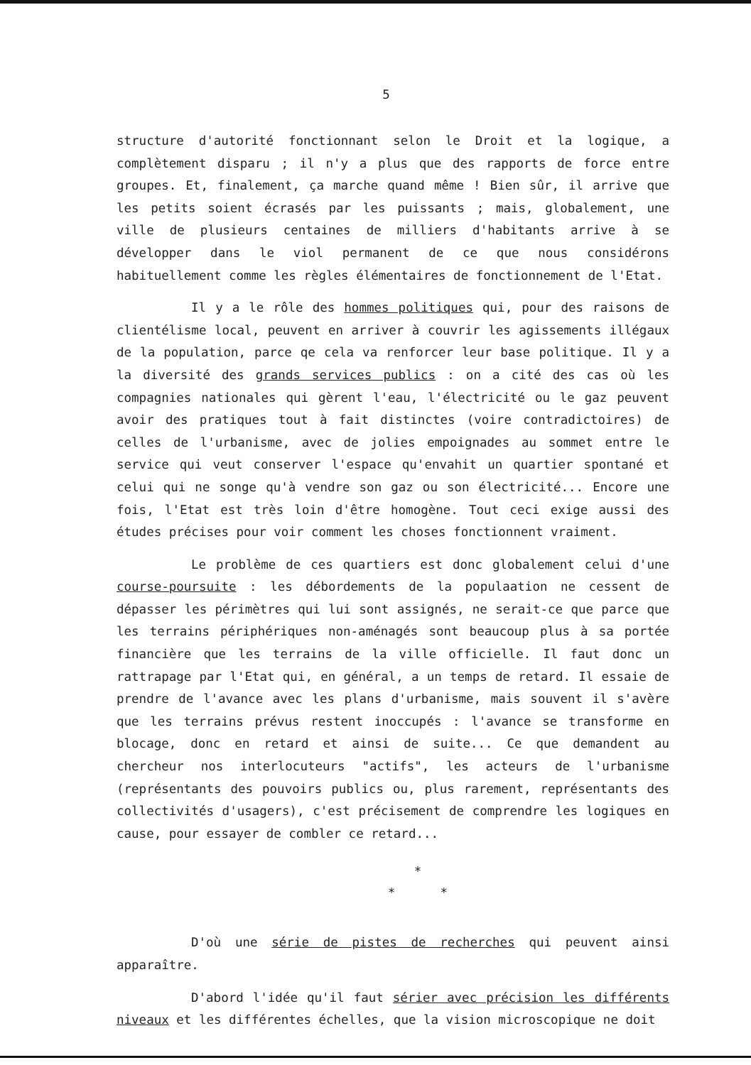5
structure d'autorité fonctionnant selon le Droit et la logique, a complètement disparu ; il n'y a plus que des rapports de force entre groupes. Et, finalement, ça marche quand même ! Bien sûr, il arrive que les petits soient écrasés par les puissants ; mais, globalement, une ville de plusieurs centaines de milliers d'habitants arrive à se développer dans le viol permanent de ce que nous considérons habituellement comme les règles élémentaires de fonctionnement de l'Etat.
Il y a le rôle des hommes politiques qui, pour des raisons de clientélisme local, peuvent en arriver à couvrir les agissements illégaux de la population, parce qe cela va renforcer leur base politique. Il y a la diversité des grands services publics : on a cité des cas où les compagnies nationales qui gèrent l'eau, l'électricité ou le gaz peuvent avoir des pratiques tout à fait distinctes (voire contradictoires) de celles de l'urbanisme, avec de jolies empoignades au sommet entre le service qui veut conserver l'espace qu'envahit un quartier spontané et celui qui ne songe qu'à vendre son gaz ou son électricité... Encore une fois, l'Etat est très loin d'être homogène. Tout ceci exige aussi des études précises pour voir comment les choses fonctionnent vraiment.
Le problème de ces quartiers est donc globalement celui d'une course-poursuite : les débordements de la populaation ne cessent de dépasser les périmètres qui lui sont assignés, ne serait-ce que parce que les terrains périphériques non-aménagés sont beaucoup plus à sa portée financière que les terrains de la ville officielle. Il faut donc un rattrapage par l'Etat qui, en général, a un temps de retard. Il essaie de prendre de l'avance avec les plans d'urbanisme, mais souvent il s'avère que les terrains prévus restent inoccupés : l'avance se transforme en blocage, donc en retard et ainsi de suite... Ce que demandent au chercheur nos interlocuteurs "actifs", les acteurs de l'urbanisme (représentants des pouvoirs publics ou, plus rarement, représentants des collectivités d'usagers), c'est précisement de comprendre les logiques en cause, pour essayer de combler ce retard...
*
* *
D'où une série de pistes de recherches qui peuvent ainsi apparaître.
D'abord l'idée qu'il faut sérier avec précision les différents niveaux et les différentes échelles, que la vision microscopique ne doit